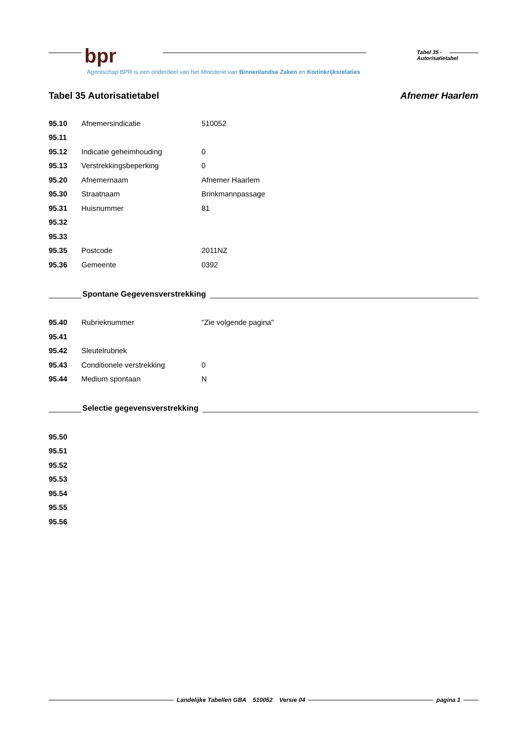bpr Tabel 35 - Autorisatietabel
Agentschap BPR is een onderdeel van het Ministerie van Binnenlandse Zaken en Koninkrijksrelaties
Tabel 35 Autorisatietabel Afnemer Haarlem
| 95.10 | Afnemersindicatie | 510052 |
| 95.11 | | |
| 95.12 | Indicatie geheimhouding | 0 |
| 95.13 | Verstrekkingsbeperking | 0 |
| 95.20 | Afnemernaam | Afnemer Haarlem |
| 95.30 | Straatnaam | Brinkmannpassage |
| 95.31 | Huisnummer | 81 |
| 95.32 | | |
| 95.33 | | |
| 95.35 | Postcode | 2011NZ |
| 95.36 | Gemeente | 0392 |
Spontane Gegevensverstrekking
| 95.40 | Rubrieknummer | "Zie volgende pagina" |
| 95.41 | | |
| 95.42 | Sleutelrubriek | |
| 95.43 | Conditionele verstrekking | 0 |
| 95.44 | Medium spontaan | N |
Selectie gegevensverstrekking
| 95.50 |
| 95.51 |
| 95.52 |
| 95.53 |
| 95.54 |
| 95.55 |
| 95.56 |
Landelijke Tabellen GBA 510052 Versie 04 pagina 1